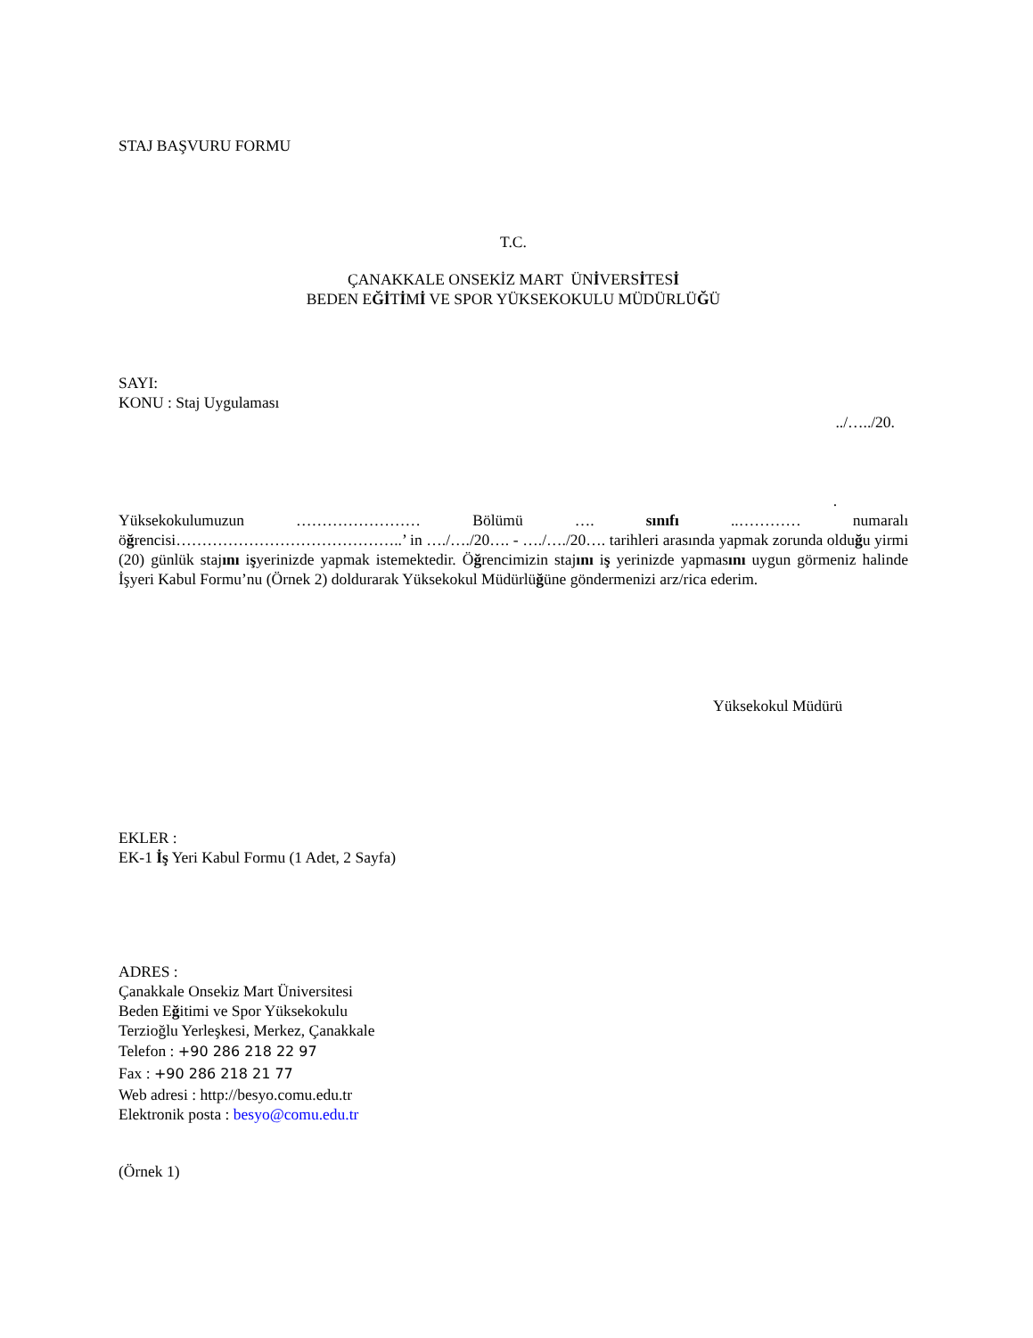STAJ BAŞVURU FORMU
T.C.
ÇANAKKALE ONSEKİZ MART ÜNİVERSİTESİ
BEDEN EĞİTİMİ VE SPOR YÜKSEKOKULU MÜDÜRLÜĞÜ
SAYI:
KONU : Staj Uygulaması
../…../20.
.
Yüksekokulumuzun …………………… Bölümü …. sınıfı ..………… numaralı öğrencisi……………………………………..’ in …./…./20…. - …./…./20…. tarihleri arasında yapmak zorunda olduğu yirmi (20) günlük stajını işyerinizde yapmak istemektedir. Öğrencimizin stajını iş yerinizde yapmasını uygun görmeniz halinde İşyeri Kabul Formu’nu (Örnek 2) doldurarak Yüksekokul Müdürlüğüne göndermenizi arz/rica ederim.
Yüksekokul Müdürü
EKLER :
EK-1 İş Yeri Kabul Formu (1 Adet, 2 Sayfa)
ADRES :
Çanakkale Onsekiz Mart Üniversitesi
Beden Eğitimi ve Spor Yüksekokulu
Terzioğlu Yerleşkesi, Merkez, Çanakkale
Telefon : +90 286 218 22 97
Fax : +90 286 218 21 77
Web adresi : http://besyo.comu.edu.tr
Elektronik posta : besyo@comu.edu.tr
(Örnek 1)